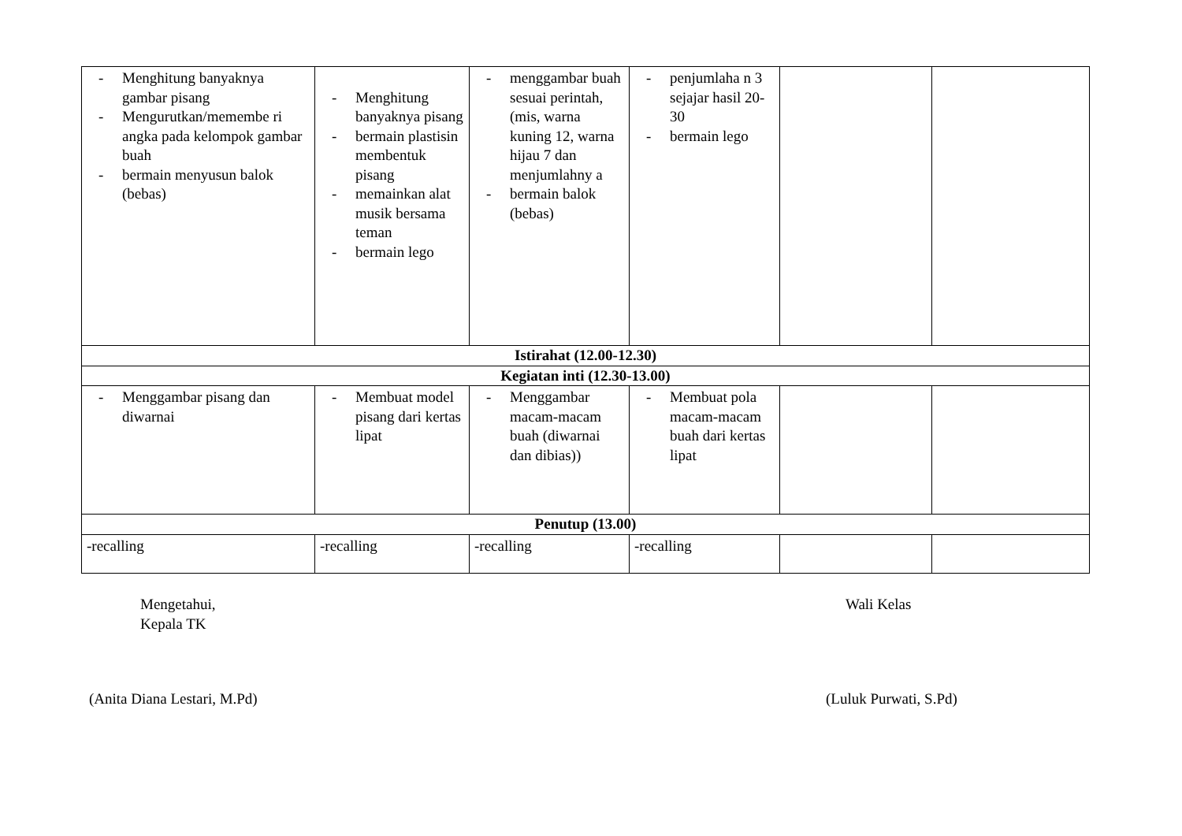| - Menghitung banyaknya gambar pisang - Mengurutkan/memembe ri angka pada kelompok gambar buah - bermain menyusun balok (bebas) | - Menghitung banyaknya pisang - bermain plastisin membentuk pisang - memainkan alat musik bersama teman - bermain lego | - menggambar buah sesuai perintah, (mis, warna kuning 12, warna hijau 7 dan menjumlahny a - bermain balok (bebas) | - penjumlaha n 3 sejajar hasil 20-30 - bermain lego | | |
| Istirahat (12.00-12.30) | | | | | |
| Kegiatan inti (12.30-13.00) | | | | | |
| - Menggambar pisang dan diwarnai | - Membuat model pisang dari kertas lipat | - Menggambar macam-macam buah (diwarnai dan dibias)) | - Membuat pola macam-macam buah dari kertas lipat | | |
| Penutup (13.00) | | | | | |
| -recalling | -recalling | -recalling | -recalling | | |
Mengetahui,
Kepala TK
Wali Kelas
(Anita Diana Lestari, M.Pd) (Luluk Purwati, S.Pd)